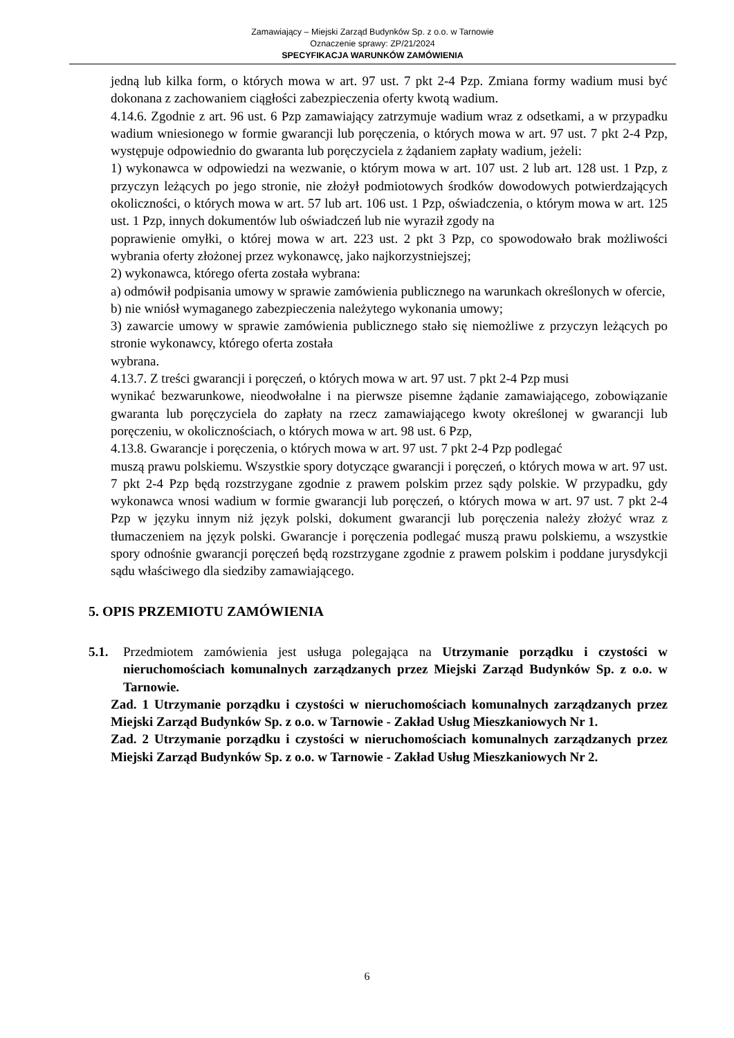Zamawiający – Miejski Zarząd Budynków Sp. z o.o. w Tarnowie
Oznaczenie sprawy: ZP/21/2024
SPECYFIKACJA WARUNKÓW ZAMÓWIENIA
jedną lub kilka form, o których mowa w art. 97 ust. 7 pkt 2-4 Pzp. Zmiana formy wadium musi być dokonana z zachowaniem ciągłości zabezpieczenia oferty kwotą wadium.
4.14.6. Zgodnie z art. 96 ust. 6 Pzp zamawiający zatrzymuje wadium wraz z odsetkami, a w przypadku wadium wniesionego w formie gwarancji lub poręczenia, o których mowa w art. 97 ust. 7 pkt 2-4 Pzp, występuje odpowiednio do gwaranta lub poręczyciela z żądaniem zapłaty wadium, jeżeli:
1) wykonawca w odpowiedzi na wezwanie, o którym mowa w art. 107 ust. 2 lub art. 128 ust. 1 Pzp, z przyczyn leżących po jego stronie, nie złożył podmiotowych środków dowodowych potwierdzających okoliczności, o których mowa w art. 57 lub art. 106 ust. 1 Pzp, oświadczenia, o którym mowa w art. 125 ust. 1 Pzp, innych dokumentów lub oświadczeń lub nie wyraził zgody na
poprawienie omyłki, o której mowa w art. 223 ust. 2 pkt 3 Pzp, co spowodowało brak możliwości wybrania oferty złożonej przez wykonawcę, jako najkorzystniejszej;
2) wykonawca, którego oferta została wybrana:
a) odmówił podpisania umowy w sprawie zamówienia publicznego na warunkach określonych w ofercie,
b) nie wniósł wymaganego zabezpieczenia należytego wykonania umowy;
3) zawarcie umowy w sprawie zamówienia publicznego stało się niemożliwe z przyczyn leżących po stronie wykonawcy, którego oferta została
wybrana.
4.13.7. Z treści gwarancji i poręczeń, o których mowa w art. 97 ust. 7 pkt 2-4 Pzp musi
wynikać bezwarunkowe, nieodwołalne i na pierwsze pisemne żądanie zamawiającego, zobowiązanie gwaranta lub poręczyciela do zapłaty na rzecz zamawiającego kwoty określonej w gwarancji lub poręczeniu, w okolicznościach, o których mowa w art. 98 ust. 6 Pzp,
4.13.8. Gwarancje i poręczenia, o których mowa w art. 97 ust. 7 pkt 2-4 Pzp podlegać
muszą prawu polskiemu. Wszystkie spory dotyczące gwarancji i poręczeń, o których mowa w art. 97 ust. 7 pkt 2-4 Pzp będą rozstrzygane zgodnie z prawem polskim przez sądy polskie. W przypadku, gdy wykonawca wnosi wadium w formie gwarancji lub poręczeń, o których mowa w art. 97 ust. 7 pkt 2-4 Pzp w języku innym niż język polski, dokument gwarancji lub poręczenia należy złożyć wraz z tłumaczeniem na język polski. Gwarancje i poręczenia podlegać muszą prawu polskiemu, a wszystkie spory odnośnie gwarancji poręczeń będą rozstrzygane zgodnie z prawem polskim i poddane jurysdykcji sądu właściwego dla siedziby zamawiającego.
5. OPIS PRZEMIOTU ZAMÓWIENIA
5.1. Przedmiotem zamówienia jest usługa polegająca na Utrzymanie porządku i czystości w nieruchomościach komunalnych zarządzanych przez Miejski Zarząd Budynków Sp. z o.o. w Tarnowie.
Zad. 1 Utrzymanie porządku i czystości w nieruchomościach komunalnych zarządzanych przez Miejski Zarząd Budynków Sp. z o.o. w Tarnowie - Zakład Usług Mieszkaniowych Nr 1.
Zad. 2 Utrzymanie porządku i czystości w nieruchomościach komunalnych zarządzanych przez Miejski Zarząd Budynków Sp. z o.o. w Tarnowie - Zakład Usług Mieszkaniowych Nr 2.
6